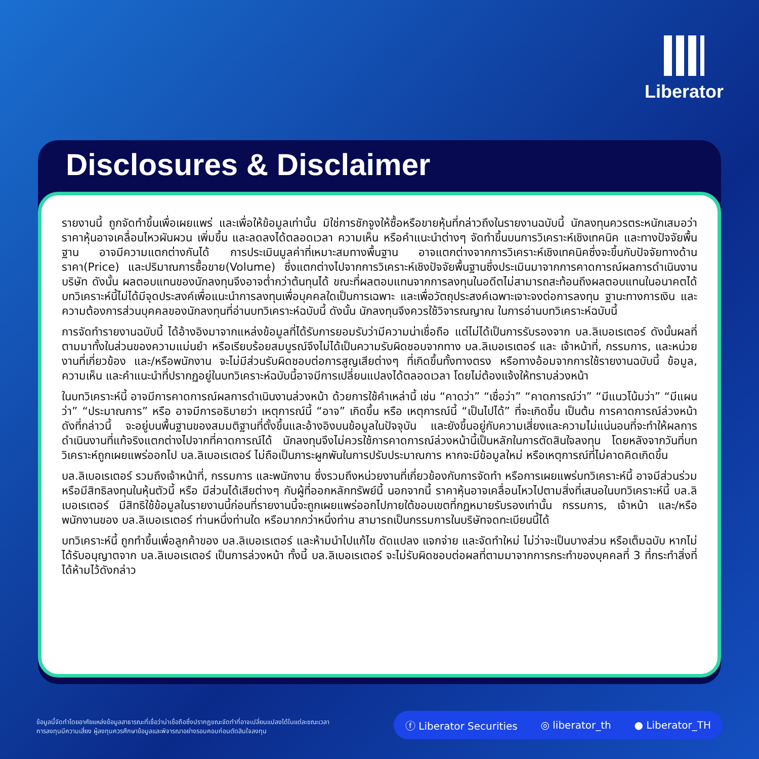Liberator
Disclosures & Disclaimer
รายงานนี้ ถูกจัดทำขึ้นเพื่อเผยแพร่ และเพื่อให้ข้อมูลเท่านั้น มิใช่การชักจูงให้ซื้อหรือขายหุ้นที่กล่าวถึงในรายงานฉบับนี้ นักลงทุนควรตระหนักเสมอว่า ราคาหุ้นอาจเคลื่อนไหวผันผวน เพิ่มขึ้น และลดลงได้ตลอดเวลา ความเห็น หรือคำแนะนำต่างๆ จัดทำขึ้นบนการวิเคราะห์เชิงเทคนิค และทางปัจจัยพื้นฐาน อาจมีความแตกต่างกันได้ การประเมินมูลค่าที่เหมาะสมทางพื้นฐาน อาจแตกต่างจากการวิเคราะห์เชิงเทคนิคซึ่งจะขึ้นกับปัจจัยทางด้านราคา(Price) และปริมาณการซื้อขาย(Volume) ซึ่งแตกต่างไปจากการวิเคราะห์เชิงปัจจัยพื้นฐานซึ่งประเมินมาจากการคาดการณ์ผลการดำเนินงานบริษัท ดังนั้น ผลตอบแทนของนักลงทุนจึงอาจต่ำกว่าต้นทุนได้ ขณะที่ผลตอบแทนจากการลงทุนในอดีตไม่สามารถสะท้อนถึงผลตอบแทนในอนาคตได้ บทวิเคราะห์นี้ไม่ได้มีจุดประสงค์เพื่อแนะนำการลงทุนเพื่อบุคคลใดเป็นการเฉพาะ และเพื่อวัตถุประสงค์เฉพาะเจาะจงต่อการลงทุน ฐานะทางการเงิน และความต้องการส่วนบุคคลของนักลงทุนที่อ่านบทวิเคราะห์ฉบับนี้ ดังนั้น นักลงทุนจึงควรใช้วิจารณญาณ ในการอ่านบทวิเคราะห์ฉบับนี้
การจัดทำรายงานฉบับนี้ ได้อ้างอิงมาจากแหล่งข้อมูลที่ได้รับการยอมรับว่ามีความน่าเชื่อถือ แต่ไม่ได้เป็นการรับรองจาก บล.ลิเบอเรเตอร์ ดังนั้นผลที่ตามมาทั้งในส่วนของความแม่นยำ หรือเรียบร้อยสมบูรณ์จึงไม่ได้เป็นความรับผิดชอบจากทาง บล.ลิเบอเรเตอร์ และ เจ้าหน้าที่, กรรมการ, และหน่วยงานที่เกี่ยวข้อง และ/หรือพนักงาน จะไม่มีส่วนรับผิดชอบต่อการสูญเสียต่างๆ ที่เกิดขึ้นทั้งทางตรง หรือทางอ้อมจากการใช้รายงานฉบับนี้ ข้อมูล, ความเห็น และคำแนะนำที่ปรากฏอยู่ในบทวิเคราะห์ฉบับนี้อาจมีการเปลี่ยนแปลงได้ตลอดเวลา โดยไม่ต้องแจ้งให้ทราบล่วงหน้า
ในบทวิเคราะห์นี้ อาจมีการคาดการณ์ผลการดำเนินงานล่วงหน้า ด้วยการใช้คำเหล่านี้ เช่น “คาดว่า” “เชื่อว่า” “คาดการณ์ว่า” “มีแนวโน้มว่า” “มีแผนว่า” “ประมาณการ” หรือ อาจมีการอธิบายว่า เหตุการณ์นี้ “อาจ” เกิดขึ้น หรือ เหตุการณ์นี้ “เป็นไปได้” ที่จะเกิดขึ้น เป็นต้น การคาดการณ์ล่วงหน้าดังที่กล่าวนี้ จะอยู่บนพื้นฐานของสมมติฐานที่ตั้งขึ้นและอ้างอิงบนข้อมูลในปัจจุบัน และยังขึ้นอยู่กับความเสี่ยงและความไม่แน่นอนที่จะทำให้ผลการดำเนินงานที่แท้จริงแตกต่างไปจากที่คาดการณ์ได้ นักลงทุนจึงไม่ควรใช้การคาดการณ์ล่วงหน้านี้เป็นหลักในการตัดสินใจลงทุน โดยหลังจากวันที่บทวิเคราะห์ถูกเผยแพร่ออกไป บล.ลิเบอเรเตอร์ ไม่ถือเป็นภาระผูกพันในการปรับประมาณการ หากจะมีข้อมูลใหม่ หรือเหตุการณ์ที่ไม่คาดคิดเกิดขึ้น
บล.ลิเบอเรเตอร์ รวมถึงเจ้าหน้าที่, กรรมการ และพนักงาน ซึ่งรวมถึงหน่วยงานที่เกี่ยวข้องกับการจัดทำ หรือการเผยแพร่บทวิเคราะห์นี้ อาจมีส่วนร่วม หรือมีสิทธิลงทุนในหุ้นตัวนี้ หรือ มีส่วนได้เสียต่างๆ กับผู้ที่ออกหลักทรัพย์นี้ นอกจากนี้ ราคาหุ้นอาจเคลื่อนไหวไปตามสิ่งที่เสนอในบทวิเคราะห์นี้ บล.ลิเบอเรเตอร์ มีสิทธิใช้ข้อมูลในรายงานนี้ก่อนที่รายงานนี้จะถูกเผยแพร่ออกไปภายใต้ขอบเขตที่กฎหมายรับรองเท่านั้น กรรมการ, เจ้าหน้า และ/หรือพนักงานของ บล.ลิเบอเรเตอร์ ท่านหนึ่งท่านใด หรือมากกว่าหนึ่งท่าน สามารถเป็นกรรมการในบริษัทจดทะเบียนนี้ได้
บทวิเคราะห์นี้ ถูกทำขึ้นเพื่อลูกค้าของ บล.ลิเบอเรเตอร์ และห้ามนำไปแก้ไข ดัดแปลง แจกจ่าย และจัดทำใหม่ ไม่ว่าจะเป็นบางส่วน หรือเต็มฉบับ หากไม่ได้รับอนุญาตจาก บล.ลิเบอเรเตอร์ เป็นการล่วงหน้า ทั้งนี้ บล.ลิเบอเรเตอร์ จะไม่รับผิดชอบต่อผลที่ตามมาจากการกระทำของบุคคลที่ 3 ที่กระทำสิ่งที่ได้ห้ามไว้ดังกล่าว
ข้อมูลนี้จัดทำโดยอาศัยแหล่งข้อมูลสาธารณะที่เชื่อว่าน่าเชื่อถือซึ่งปรากฏขณะจัดทำที่อาจเปลี่ยนแปลงได้ในแต่ละขณะเวลา
การลงทุนมีความเสี่ยง ผู้ลงทุนควรศึกษาข้อมูลและพิจารณาอย่างรอบคอบก่อนตัดสินใจลงทุน
ⓕ Liberator Securities ◎ liberator_th ● Liberator_TH